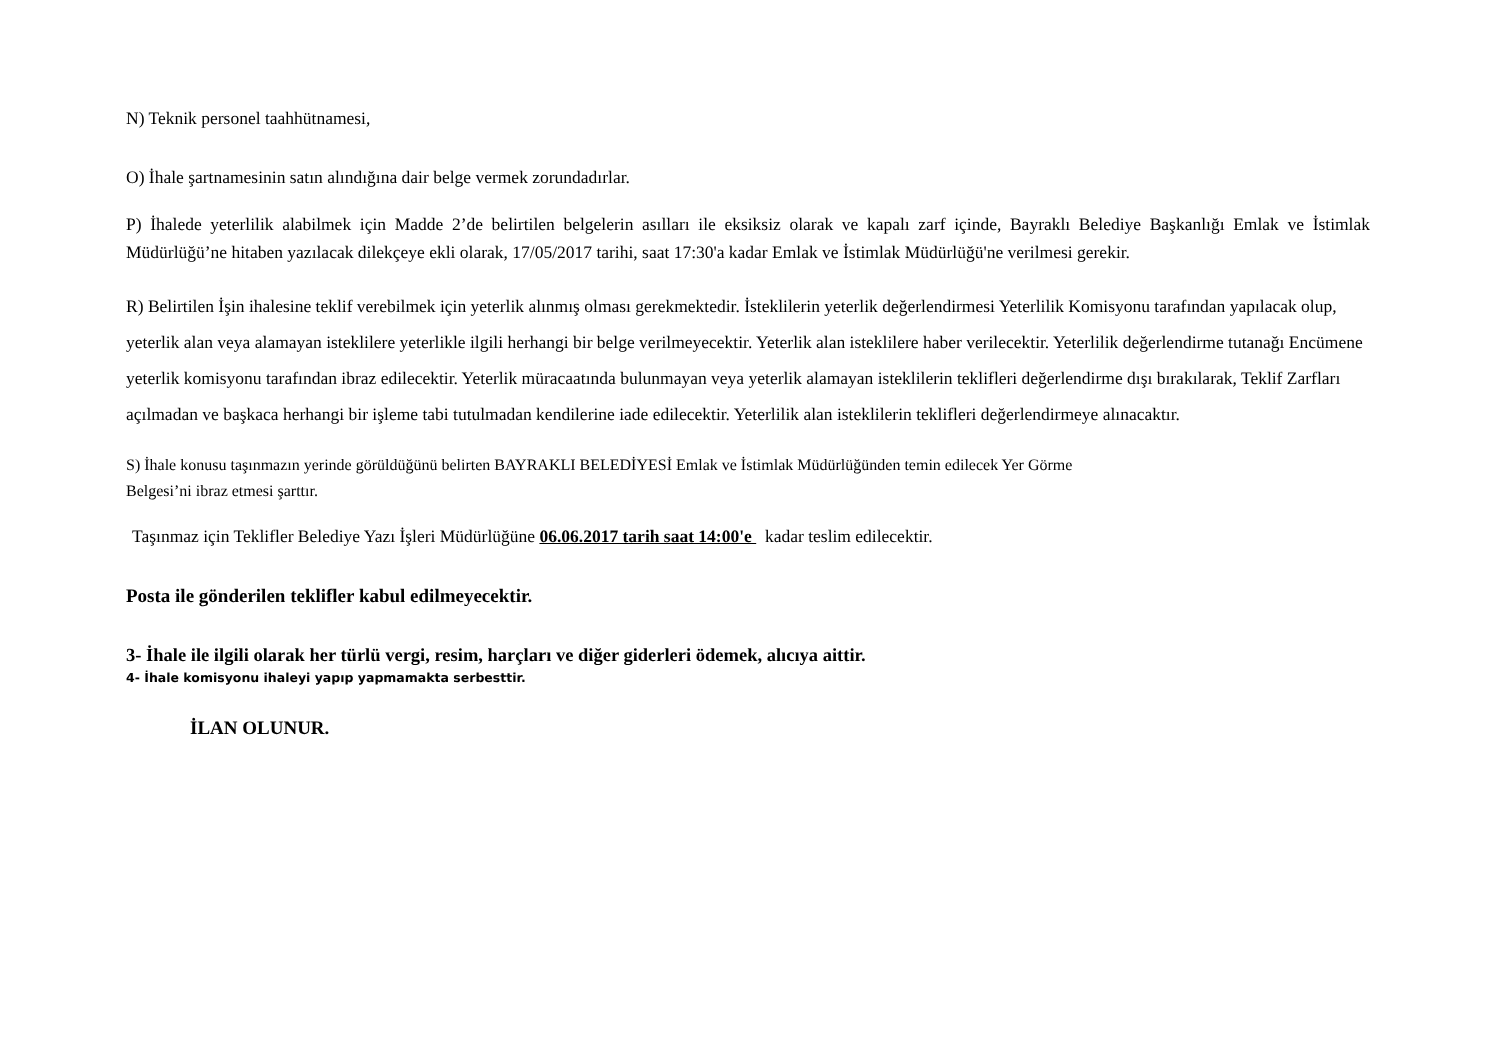N) Teknik personel taahhütnamesi,
O) İhale şartnamesinin satın alındığına dair belge vermek zorundadırlar.
P) İhalede yeterlilik alabilmek için Madde 2’de belirtilen belgelerin asılları ile eksiksiz olarak ve kapalı zarf içinde, Bayraklı Belediye Başkanlığı Emlak ve İstimlak Müdürlüğü’ne hitaben yazılacak dilekçeye ekli olarak, 17/05/2017 tarihi, saat 17:30'a kadar Emlak ve İstimlak Müdürlüğü'ne verilmesi gerekir.
R) Belirtilen İşin ihalesine teklif verebilmek için yeterlik alınmış olması gerekmektedir. İsteklilerin yeterlik değerlendirmesi Yeterlilik Komisyonu tarafından yapılacak olup, yeterlik alan veya alamayan isteklilere yeterlikle ilgili herhangi bir belge verilmeyecektir. Yeterlik alan isteklilere haber verilecektir. Yeterlilik değerlendirme tutanağı Encümene yeterlik komisyonu tarafından ibraz edilecektir. Yeterlik müracaatında bulunmayan veya yeterlik alamayan isteklilerin teklifleri değerlendirme dışı bırakılarak, Teklif Zarfları açılmadan ve başkaca herhangi bir işleme tabi tutulmadan kendilerine iade edilecektir. Yeterlilik alan isteklilerin teklifleri değerlendirmeye alınacaktır.
S) İhale konusu taşınmazın yerinde görüldüğünü belirten BAYRAKLI BELEDİYESİ Emlak ve İstimlak Müdürlüğünden temin edilecek Yer Görme
Belgesi’ni ibraz etmesi şarttır.
Taşınmaz için Teklifler Belediye Yazı İşleri Müdürlüğüne 06.06.2017 tarih saat 14:00'e kadar teslim edilecektir.
Posta ile gönderilen teklifler kabul edilmeyecektir.
3- İhale ile ilgili olarak her türlü vergi, resim, harçları ve diğer giderleri ödemek, alıcıya aittir.
4- İhale komisyonu ihaleyi yapıp yapmamakta serbesttir.
İLAN OLUNUR.